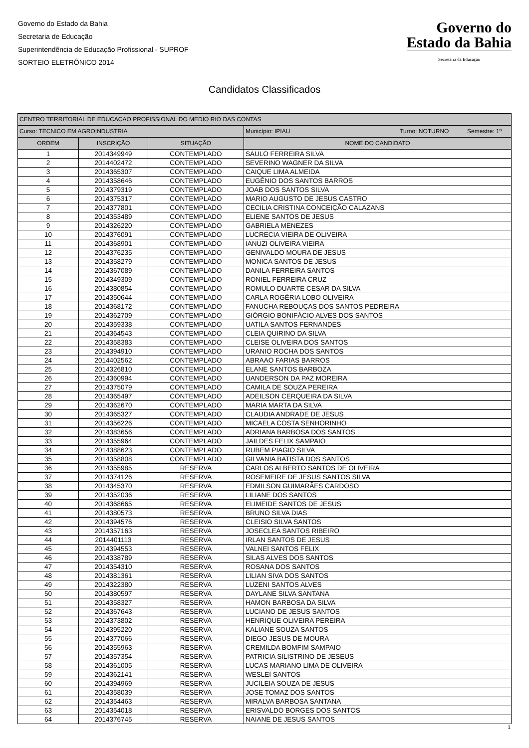Governo do Estado da Bahia
Secretaria de Educação
Superintendência de Educação Profissional - SUPROF
SORTEIO ELETRÔNICO 2014
Governo do
Estado da Bahia
Secretaria da Educação
Candidatos Classificados
| CENTRO TERRITORIAL DE EDUCACAO PROFISSIONAL DO MEDIO RIO DAS CONTAS | | | |
| Curso: TECNICO EM AGROINDUSTRIA | | | Município: IPIAU Turno: NOTURNO Semestre: 1º |
| ORDEM | INSCRIÇÃO | SITUAÇÃO | NOME DO CANDIDATO |
| 1 | 2014349949 | CONTEMPLADO | SAULO FERREIRA SILVA |
| 2 | 2014402472 | CONTEMPLADO | SEVERINO WAGNER DA SILVA |
| 3 | 2014365307 | CONTEMPLADO | CAIQUE LIMA ALMEIDA |
| 4 | 2014358646 | CONTEMPLADO | EUGÊNIO DOS SANTOS BARROS |
| 5 | 2014379319 | CONTEMPLADO | JOAB DOS SANTOS SILVA |
| 6 | 2014375317 | CONTEMPLADO | MARIO AUGUSTO DE JESUS CASTRO |
| 7 | 2014377801 | CONTEMPLADO | CECILIA CRISTINA CONCEIÇÃO CALAZANS |
| 8 | 2014353489 | CONTEMPLADO | ELIENE SANTOS DE JESUS |
| 9 | 2014326220 | CONTEMPLADO | GABRIELA MENEZES |
| 10 | 2014376091 | CONTEMPLADO | LUCRECIA VIEIRA DE OLIVEIRA |
| 11 | 2014368901 | CONTEMPLADO | IANUZI OLIVEIRA VIEIRA |
| 12 | 2014376235 | CONTEMPLADO | GENIVALDO MOURA DE JESUS |
| 13 | 2014358279 | CONTEMPLADO | MONICA SANTOS DE JESUS |
| 14 | 2014367089 | CONTEMPLADO | DANILA FERREIRA SANTOS |
| 15 | 2014349309 | CONTEMPLADO | RONIEL FERREIRA CRUZ |
| 16 | 2014380854 | CONTEMPLADO | ROMULO DUARTE CESAR DA SILVA |
| 17 | 2014350644 | CONTEMPLADO | CARLA ROGÉRIA LOBO OLIVEIRA |
| 18 | 2014368172 | CONTEMPLADO | FANUCHA REBOUÇAS DOS SANTOS PEDREIRA |
| 19 | 2014362709 | CONTEMPLADO | GIÓRGIO BONIFÁCIO ALVES DOS SANTOS |
| 20 | 2014359338 | CONTEMPLADO | UATILA SANTOS FERNANDES |
| 21 | 2014364543 | CONTEMPLADO | CLEIA QUIRINO DA SILVA |
| 22 | 2014358383 | CONTEMPLADO | CLEISE OLIVEIRA DOS SANTOS |
| 23 | 2014394910 | CONTEMPLADO | URANIO ROCHA DOS SANTOS |
| 24 | 2014402562 | CONTEMPLADO | ABRAAO FARIAS BARROS |
| 25 | 2014326810 | CONTEMPLADO | ELANE SANTOS BARBOZA |
| 26 | 2014360994 | CONTEMPLADO | UANDERSON DA PAZ MOREIRA |
| 27 | 2014375079 | CONTEMPLADO | CAMILA DE SOUZA PEREIRA |
| 28 | 2014365497 | CONTEMPLADO | ADEILSON CERQUEIRA DA SILVA |
| 29 | 2014362670 | CONTEMPLADO | MARIA MARTA DA SILVA |
| 30 | 2014365327 | CONTEMPLADO | CLAUDIA ANDRADE DE JESUS |
| 31 | 2014356226 | CONTEMPLADO | MICAELA COSTA SENHORINHO |
| 32 | 2014383656 | CONTEMPLADO | ADRIANA BARBOSA DOS SANTOS |
| 33 | 2014355964 | CONTEMPLADO | JAILDES FELIX SAMPAIO |
| 34 | 2014388623 | CONTEMPLADO | RUBEM PIAGIO SILVA |
| 35 | 2014358808 | CONTEMPLADO | GILVANIA BATISTA DOS SANTOS |
| 36 | 2014355985 | RESERVA | CARLOS ALBERTO SANTOS DE OLIVEIRA |
| 37 | 2014374126 | RESERVA | ROSEMEIRE DE JESUS SANTOS SILVA |
| 38 | 2014345370 | RESERVA | EDMILSON GUIMARÃES CARDOSO |
| 39 | 2014352036 | RESERVA | LILIANE DOS SANTOS |
| 40 | 2014368665 | RESERVA | ELIMEIDE SANTOS DE JESUS |
| 41 | 2014380573 | RESERVA | BRUNO SILVA DIAS |
| 42 | 2014394576 | RESERVA | CLEISIO SILVA SANTOS |
| 43 | 2014357163 | RESERVA | JOSECLEA SANTOS RIBEIRO |
| 44 | 2014401113 | RESERVA | IRLAN SANTOS DE JESUS |
| 45 | 2014394553 | RESERVA | VALNEI SANTOS FELIX |
| 46 | 2014338789 | RESERVA | SILAS ALVES DOS SANTOS |
| 47 | 2014354310 | RESERVA | ROSANA DOS SANTOS |
| 48 | 2014381361 | RESERVA | LILIAN SIVA DOS SANTOS |
| 49 | 2014322380 | RESERVA | LUZENI SANTOS ALVES |
| 50 | 2014380597 | RESERVA | DAYLANE SILVA SANTANA |
| 51 | 2014358327 | RESERVA | HAMON BARBOSA DA SILVA |
| 52 | 2014367643 | RESERVA | LUCIANO DE JESUS SANTOS |
| 53 | 2014373802 | RESERVA | HENRIQUE OLIVEIRA PEREIRA |
| 54 | 2014395220 | RESERVA | KALIANE SOUZA SANTOS |
| 55 | 2014377066 | RESERVA | DIEGO JESUS DE MOURA |
| 56 | 2014355963 | RESERVA | CREMILDA BOMFIM SAMPAIO |
| 57 | 2014357354 | RESERVA | PATRICIA SILISTRINO DE JESEUS |
| 58 | 2014361005 | RESERVA | LUCAS MARIANO LIMA DE OLIVEIRA |
| 59 | 2014362141 | RESERVA | WESLEI SANTOS |
| 60 | 2014394969 | RESERVA | JUCILEIA SOUZA DE JESUS |
| 61 | 2014358039 | RESERVA | JOSE TOMAZ DOS SANTOS |
| 62 | 2014354463 | RESERVA | MIRALVA BARBOSA SANTANA |
| 63 | 2014354018 | RESERVA | ERISVALDO BORGES DOS SANTOS |
| 64 | 2014376745 | RESERVA | NAIANE DE JESUS SANTOS |
1